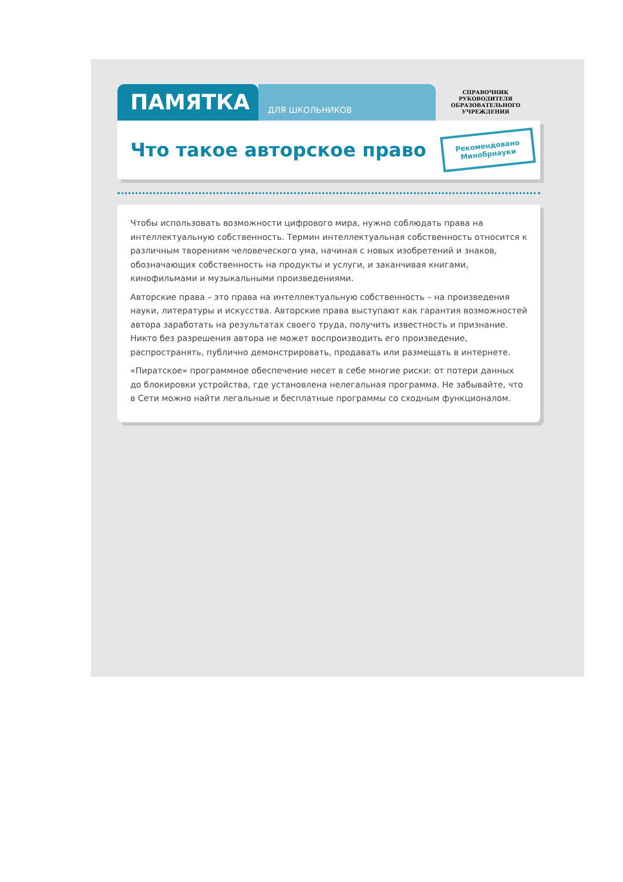ПАМЯТКА
ДЛЯ ШКОЛЬНИКОВ
СПРАВОЧНИК
РУКОВОДИТЕЛЯ
ОБРАЗОВАТЕЛЬНОГО
УЧРЕЖДЕНИЯ
Что такое авторское право
Рекомендовано
Минобрнауки
Чтобы использовать возможности цифрового мира, нужно соблюдать права на интеллектуальную собственность. Термин интеллектуальная собственность относится к различным творениям человеческого ума, начиная с новых изобретений и знаков, обозначающих собственность на продукты и услуги, и заканчивая книгами, кинофильмами и музыкальными произведениями.
Авторские права – это права на интеллектуальную собственность – на произведения науки, литературы и искусства. Авторские права выступают как гарантия возможностей автора заработать на результатах своего труда, получить известность и признание. Никто без разрешения автора не может воспроизводить его произведение, распространять, публично демонстрировать, продавать или размещать в интернете.
«Пиратское» программное обеспечение несет в себе многие риски: от потери данных до блокировки устройства, где установлена нелегальная программа. Не забывайте, что в Сети можно найти легальные и бесплатные программы со сходным функционалом.